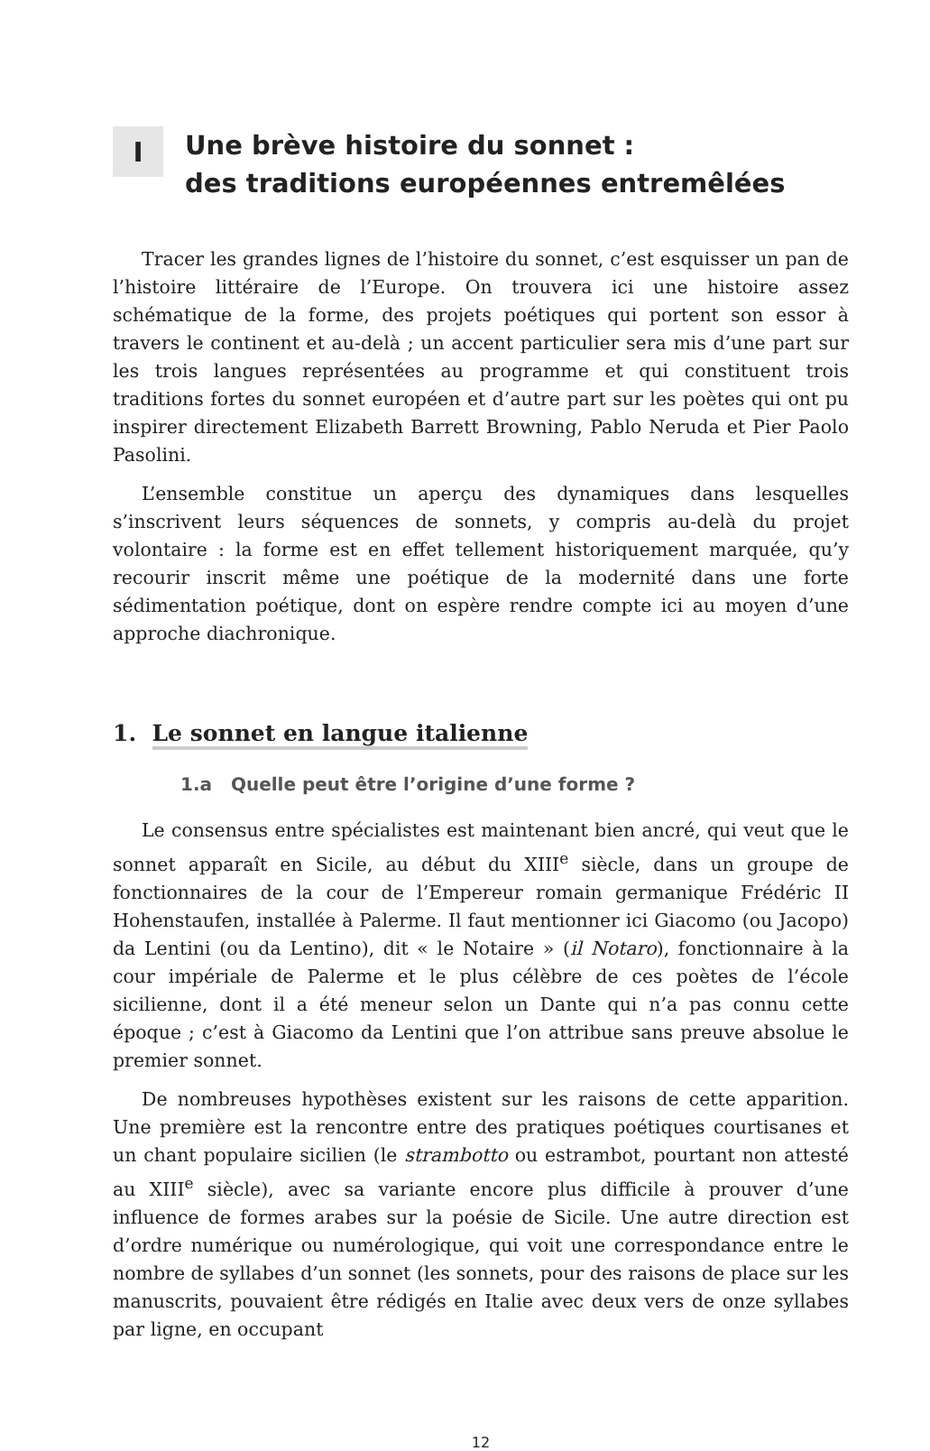I
Une brève histoire du sonnet :
des traditions européennes entremêlées
Tracer les grandes lignes de l’histoire du sonnet, c’est esquisser un pan de l’histoire littéraire de l’Europe. On trouvera ici une histoire assez schématique de la forme, des projets poétiques qui portent son essor à travers le continent et au-delà ; un accent particulier sera mis d’une part sur les trois langues représentées au programme et qui constituent trois traditions fortes du sonnet européen et d’autre part sur les poètes qui ont pu inspirer directement Elizabeth Barrett Browning, Pablo Neruda et Pier Paolo Pasolini.
L’ensemble constitue un aperçu des dynamiques dans lesquelles s’inscrivent leurs séquences de sonnets, y compris au-delà du projet volontaire : la forme est en effet tellement historiquement marquée, qu’y recourir inscrit même une poétique de la modernité dans une forte sédimentation poétique, dont on espère rendre compte ici au moyen d’une approche diachronique.
1. Le sonnet en langue italienne
1.a Quelle peut être l’origine d’une forme ?
Le consensus entre spécialistes est maintenant bien ancré, qui veut que le sonnet apparaît en Sicile, au début du XIII<sup>e</sup> siècle, dans un groupe de fonctionnaires de la cour de l’Empereur romain germanique Frédéric II Hohenstaufen, installée à Palerme. Il faut mentionner ici Giacomo (ou Jacopo) da Lentini (ou da Lentino), dit « le Notaire » (il Notaro), fonctionnaire à la cour impériale de Palerme et le plus célèbre de ces poètes de l’école sicilienne, dont il a été meneur selon un Dante qui n’a pas connu cette époque ; c’est à Giacomo da Lentini que l’on attribue sans preuve absolue le premier sonnet.
De nombreuses hypothèses existent sur les raisons de cette apparition. Une première est la rencontre entre des pratiques poétiques courtisanes et un chant populaire sicilien (le strambotto ou estrambot, pourtant non attesté au XIII<sup>e</sup> siècle), avec sa variante encore plus difficile à prouver d’une influence de formes arabes sur la poésie de Sicile. Une autre direction est d’ordre numérique ou numérologique, qui voit une correspondance entre le nombre de syllabes d’un sonnet (les sonnets, pour des raisons de place sur les manuscrits, pouvaient être rédigés en Italie avec deux vers de onze syllabes par ligne, en occupant
12